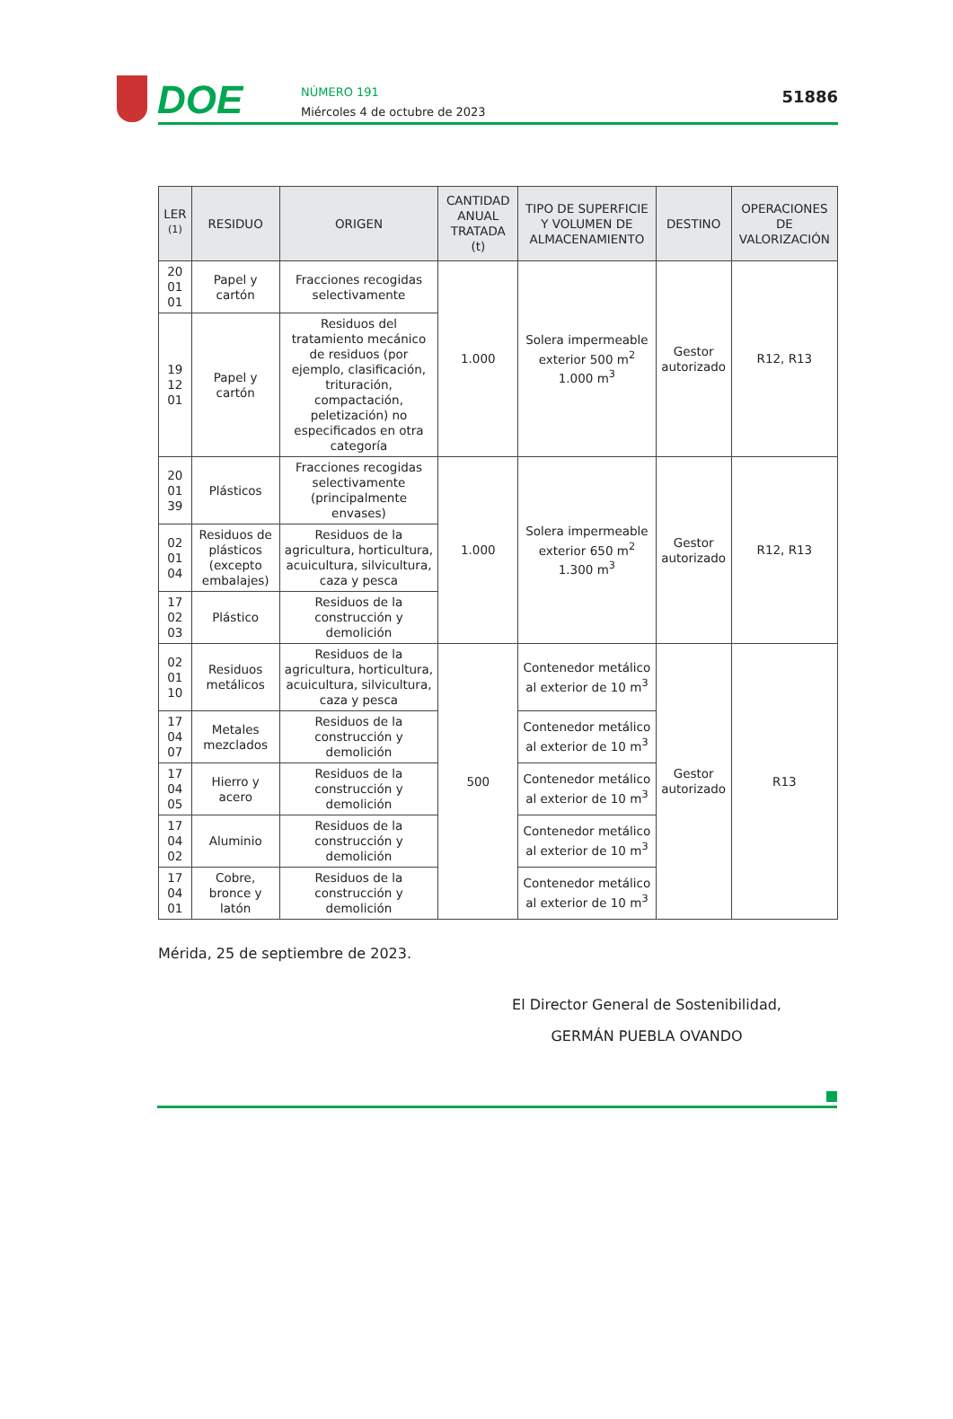DOE
NÚMERO 191
Miércoles 4 de octubre de 2023
51886
| LER <sup>(1)</sup> | RESIDUO | ORIGEN | CANTIDAD ANUAL TRATADA (t) | TIPO DE SUPERFICIE Y VOLUMEN DE ALMACENAMIENTO | DESTINO | OPERACIONES DE VALORIZACIÓN |
| --- | --- | --- | --- | --- | --- | --- |
| 20 01 01 | Papel y cartón | Fracciones recogidas selectivamente | 1.000 | Solera impermeable exterior 500 m<sup>2</sup> 1.000 m<sup>3</sup> | Gestor autorizado | R12, R13 |
| 19 12 01 | Papel y cartón | Residuos del tratamiento mecánico de residuos (por ejemplo, clasificación, trituración, compactación, peletización) no especificados en otra categoría | | | | |
| 20 01 39 | Plásticos | Fracciones recogidas selectivamente (principalmente envases) | 1.000 | Solera impermeable exterior 650 m<sup>2</sup> 1.300 m<sup>3</sup> | Gestor autorizado | R12, R13 |
| 02 01 04 | Residuos de plásticos (excepto embalajes) | Residuos de la agricultura, horticultura, acuicultura, silvicultura, caza y pesca | | | | |
| 17 02 03 | Plástico | Residuos de la construcción y demolición | | | | |
| 02 01 10 | Residuos metálicos | Residuos de la agricultura, horticultura, acuicultura, silvicultura, caza y pesca | 500 | Contenedor metálico al exterior de 10 m<sup>3</sup> | Gestor autorizado | R13 |
| 17 04 07 | Metales mezclados | Residuos de la construcción y demolición | | Contenedor metálico al exterior de 10 m<sup>3</sup> | | |
| 17 04 05 | Hierro y acero | Residuos de la construcción y demolición | | Contenedor metálico al exterior de 10 m<sup>3</sup> | | |
| 17 04 02 | Aluminio | Residuos de la construcción y demolición | | Contenedor metálico al exterior de 10 m<sup>3</sup> | | |
| 17 04 01 | Cobre, bronce y latón | Residuos de la construcción y demolición | | Contenedor metálico al exterior de 10 m<sup>3</sup> | | |
Mérida, 25 de septiembre de 2023.
El Director General de Sostenibilidad,
GERMÁN PUEBLA OVANDO